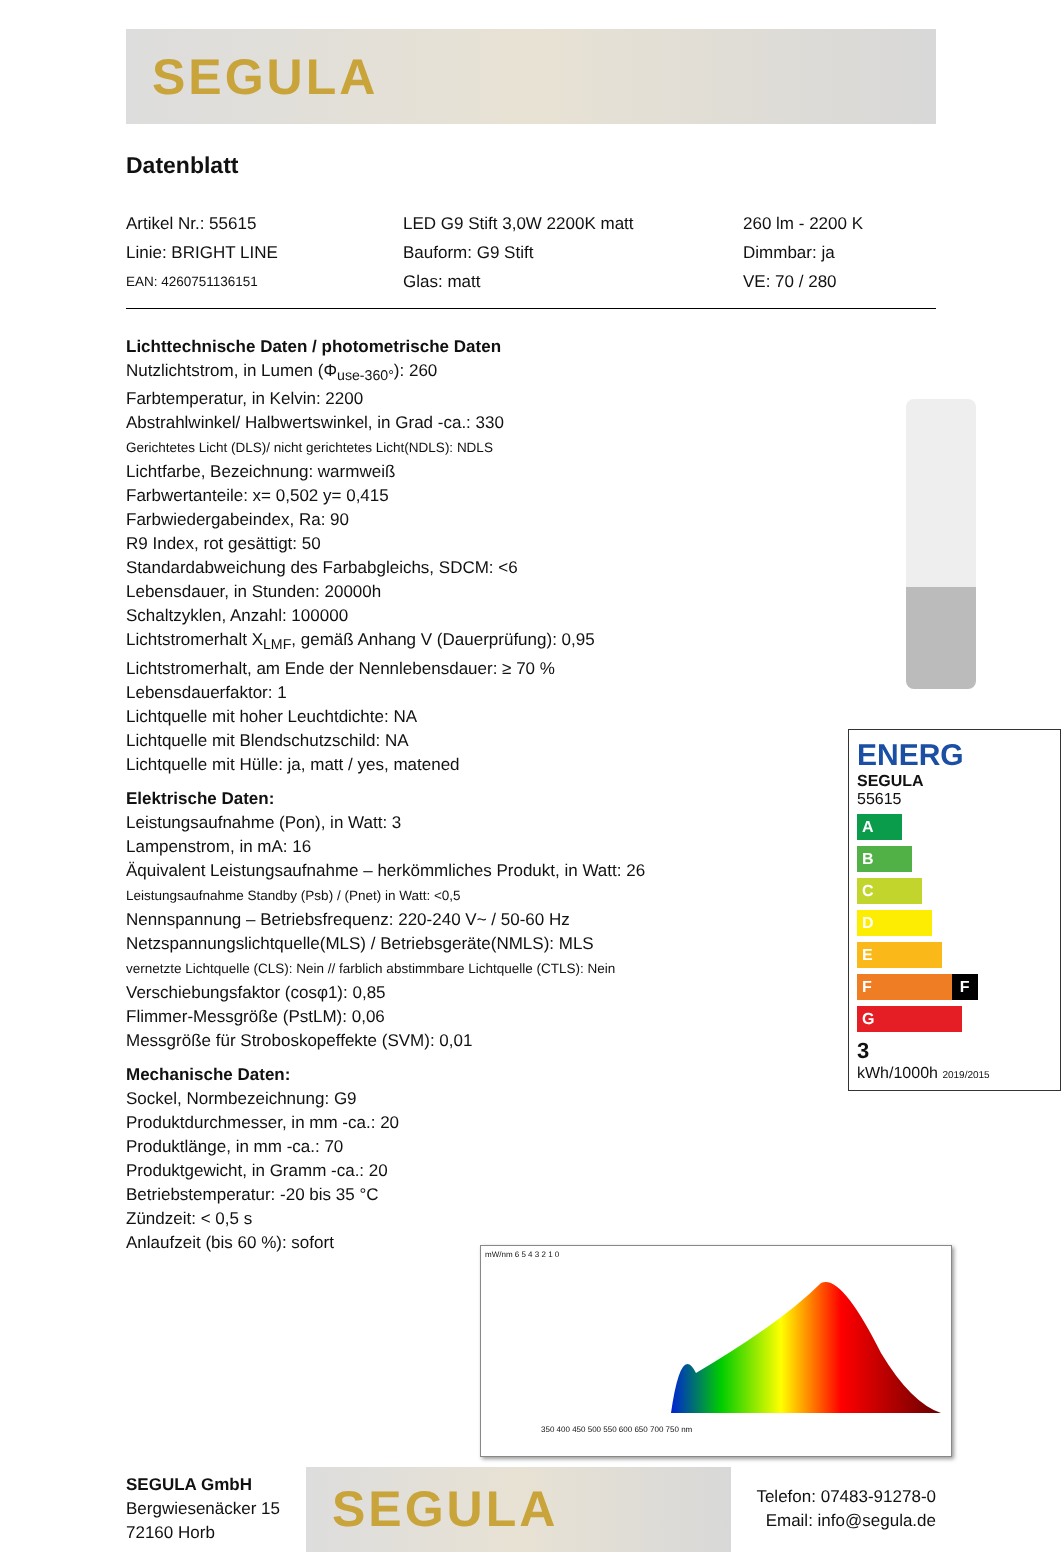SEGULA
Datenblatt
Artikel Nr.: 55615
LED G9 Stift 3,0W 2200K matt
260 lm - 2200 K
Linie: BRIGHT LINE
Bauform: G9 Stift
Dimmbar: ja
EAN: 4260751136151
Glas: matt
VE: 70 / 280
Lichttechnische Daten / photometrische Daten
Nutzlichtstrom, in Lumen (Φ<sub>use-360°</sub>): 260
Farbtemperatur, in Kelvin: 2200
Abstrahlwinkel/ Halbwertswinkel, in Grad -ca.: 330
Gerichtetes Licht (DLS)/ nicht gerichtetes Licht(NDLS): NDLS
Lichtfarbe, Bezeichnung: warmweiß
Farbwertanteile: x= 0,502 y= 0,415
Farbwiedergabeindex, Ra: 90
R9 Index, rot gesättigt: 50
Standardabweichung des Farbabgleichs, SDCM: <6
Lebensdauer, in Stunden: 20000h
Schaltzyklen, Anzahl: 100000
Lichtstromerhalt X<sub>LMF</sub>, gemäß Anhang V (Dauerprüfung): 0,95
Lichtstromerhalt, am Ende der Nennlebensdauer: ≥ 70 %
Lebensdauerfaktor: 1
Lichtquelle mit hoher Leuchtdichte: NA
Lichtquelle mit Blendschutzschild: NA
Lichtquelle mit Hülle: ja, matt / yes, matened
Elektrische Daten:
Leistungsaufnahme (Pon), in Watt: 3
Lampenstrom, in mA: 16
Äquivalent Leistungsaufnahme – herkömmliches Produkt, in Watt: 26
Leistungsaufnahme Standby (Psb) / (Pnet) in Watt: <0,5
Nennspannung – Betriebsfrequenz: 220-240 V~ / 50-60 Hz
Netzspannungslichtquelle(MLS) / Betriebsgeräte(NMLS): MLS
vernetzte Lichtquelle (CLS): Nein // farblich abstimmbare Lichtquelle (CTLS): Nein
Verschiebungsfaktor (cosφ1): 0,85
Flimmer-Messgröße (PstLM): 0,06
Messgröße für Stroboskopeffekte (SVM): 0,01
Mechanische Daten:
Sockel, Normbezeichnung: G9
Produktdurchmesser, in mm -ca.: 20
Produktlänge, in mm -ca.: 70
Produktgewicht, in Gramm -ca.: 20
Betriebstemperatur: -20 bis 35 °C
Zündzeit: < 0,5 s
Anlaufzeit (bis 60 %): sofort
ENERG
SEGULA
55615
A
B
C
D
E
F F
G
3
kWh/1000h 2019/2015
mW/nm 6 5 4 3 2 1 0
350 400 450 500 550 600 650 700 750 nm
SEGULA GmbH
Bergwiesenäcker 15
72160 Horb
SEGULA
Telefon: 07483-91278-0
Email: info@segula.de